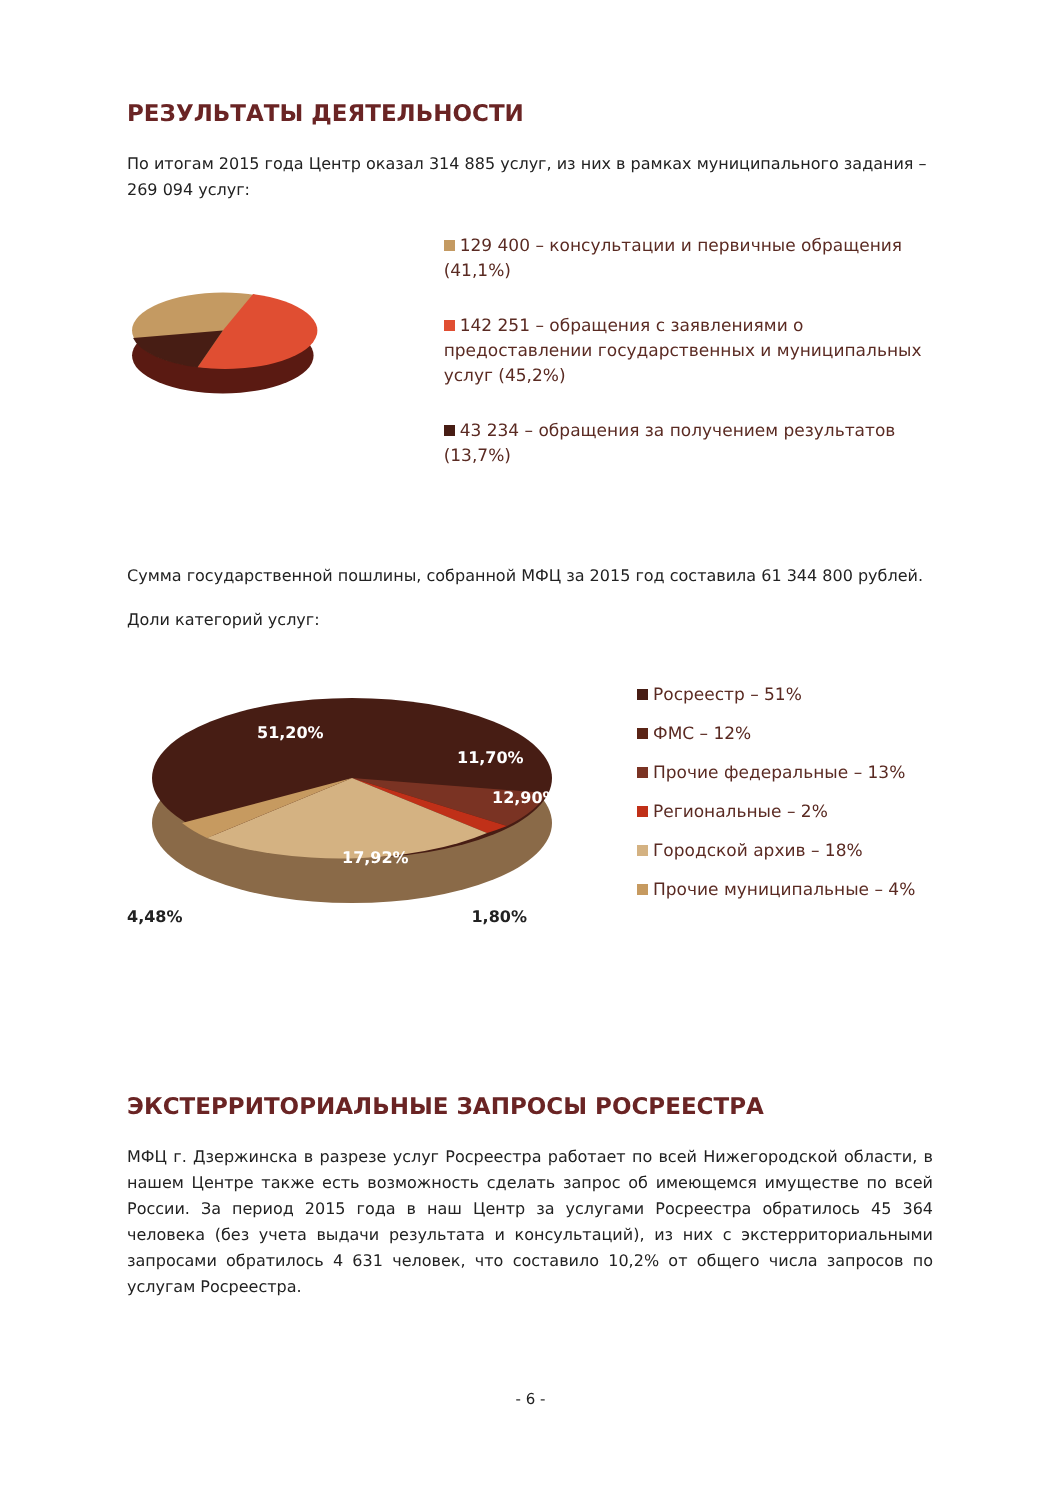РЕЗУЛЬТАТЫ ДЕЯТЕЛЬНОСТИ
По итогам 2015 года Центр оказал 314 885 услуг, из них в рамках муниципального задания – 269 094 услуг:
129 400 – консультации и первичные обращения (41,1%)
142 251 – обращения с заявлениями о предоставлении государственных и муниципальных услуг (45,2%)
43 234 – обращения за получением результатов (13,7%)
Сумма государственной пошлины, собранной МФЦ за 2015 год составила 61 344 800 рублей.
Доли категорий услуг:
51,20%
11,70%
12,90%
17,92%
4,48% 1,80%
Росреестр – 51%
ФМС – 12%
Прочие федеральные – 13%
Региональные – 2%
Городской архив – 18%
Прочие муниципальные – 4%
ЭКСТЕРРИТОРИАЛЬНЫЕ ЗАПРОСЫ РОСРЕЕСТРА
МФЦ г. Дзержинска в разрезе услуг Росреестра работает по всей Нижегородской области, в нашем Центре также есть возможность сделать запрос об имеющемся имуществе по всей России. За период 2015 года в наш Центр за услугами Росреестра обратилось 45 364 человека (без учета выдачи результата и консультаций), из них с экстерриториальными запросами обратилось 4 631 человек, что составило 10,2% от общего числа запросов по услугам Росреестра.
- 6 -